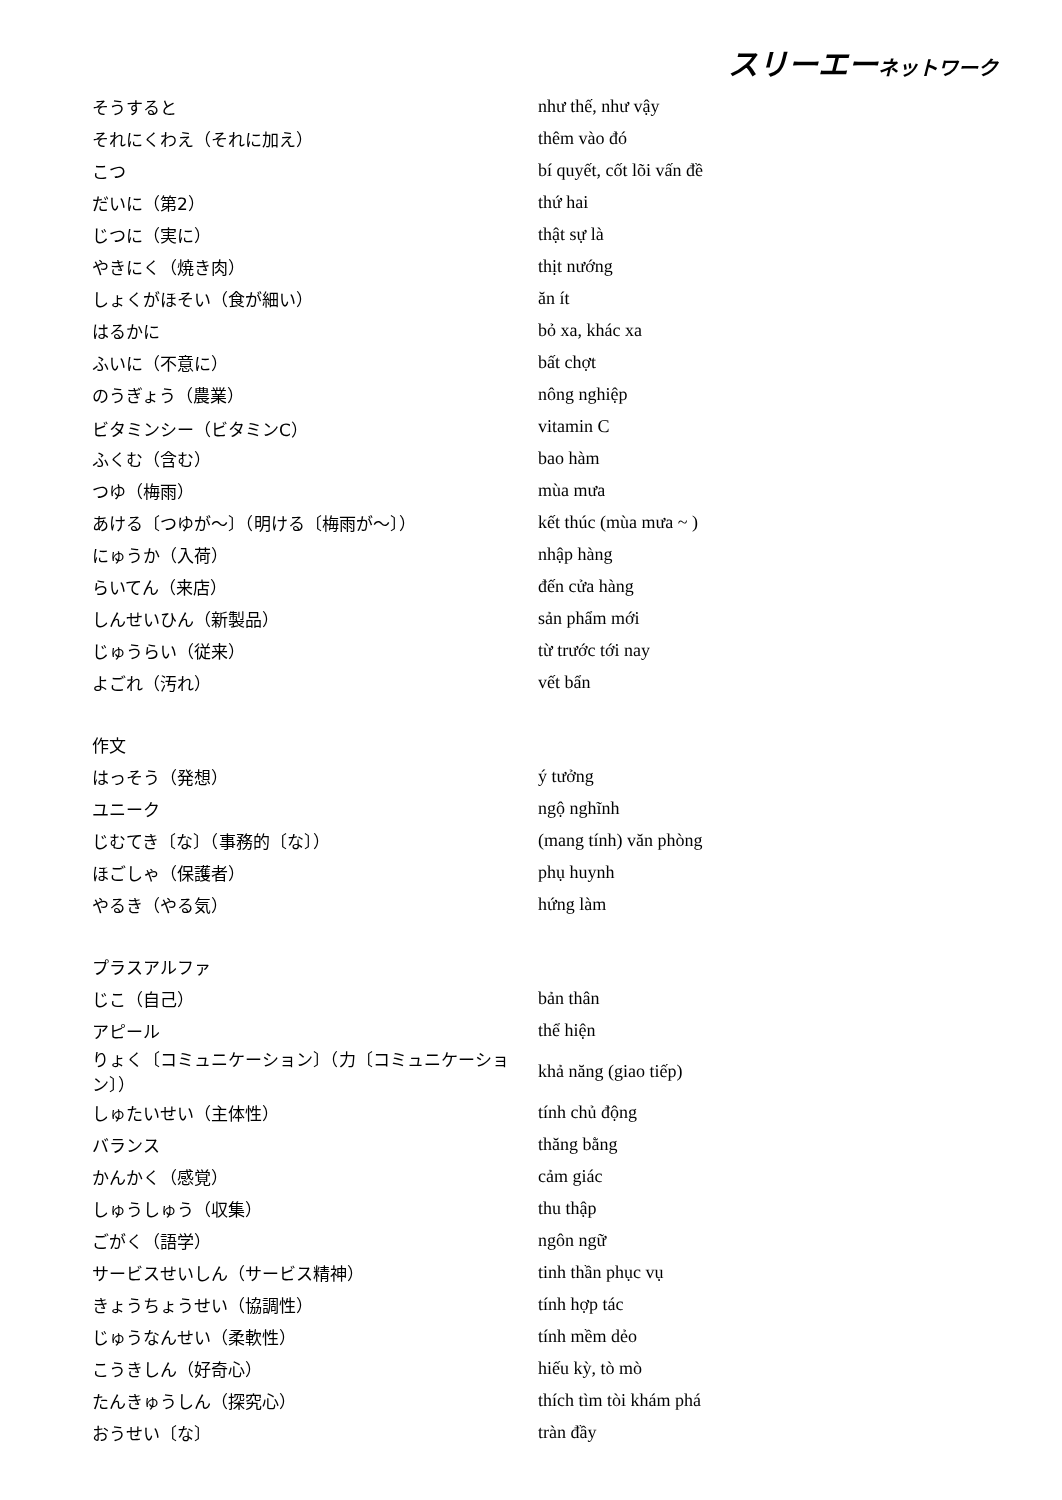スリーエーネットワーク
| そうすると | như thế, như vậy |
| それにくわえ（それに加え） | thêm vào đó |
| こつ | bí quyết, cốt lõi vấn đề |
| だいに（第2） | thứ hai |
| じつに（実に） | thật sự là |
| やきにく（焼き肉） | thịt nướng |
| しょくがほそい（食が細い） | ăn ít |
| はるかに | bỏ xa, khác xa |
| ふいに（不意に） | bất chợt |
| のうぎょう（農業） | nông nghiệp |
| ビタミンシー（ビタミンC） | vitamin C |
| ふくむ（含む） | bao hàm |
| つゆ（梅雨） | mùa mưa |
| あける〔つゆが～〕（明ける〔梅雨が～〕） | kết thúc (mùa mưa ~ ) |
| にゅうか（入荷） | nhập hàng |
| らいてん（来店） | đến cửa hàng |
| しんせいひん（新製品） | sản phẩm mới |
| じゅうらい（従来） | từ trước tới nay |
| よごれ（汚れ） | vết bẩn |
| 作文 | |
| はっそう（発想） | ý tưởng |
| ユニーク | ngộ nghĩnh |
| じむてき〔な〕（事務的〔な〕） | (mang tính) văn phòng |
| ほごしゃ（保護者） | phụ huynh |
| やるき（やる気） | hứng làm |
| プラスアルファ | |
| じこ（自己） | bản thân |
| アピール | thể hiện |
| りょく〔コミュニケーション〕（力〔コミュニケーション〕） | khả năng (giao tiếp) |
| しゅたいせい（主体性） | tính chủ động |
| バランス | thăng bằng |
| かんかく（感覚） | cảm giác |
| しゅうしゅう（収集） | thu thập |
| ごがく（語学） | ngôn ngữ |
| サービスせいしん（サービス精神） | tinh thần phục vụ |
| きょうちょうせい（協調性） | tính hợp tác |
| じゅうなんせい（柔軟性） | tính mềm dẻo |
| こうきしん（好奇心） | hiếu kỳ, tò mò |
| たんきゅうしん（探究心） | thích tìm tòi khám phá |
| おうせい〔な〕 | tràn đầy |